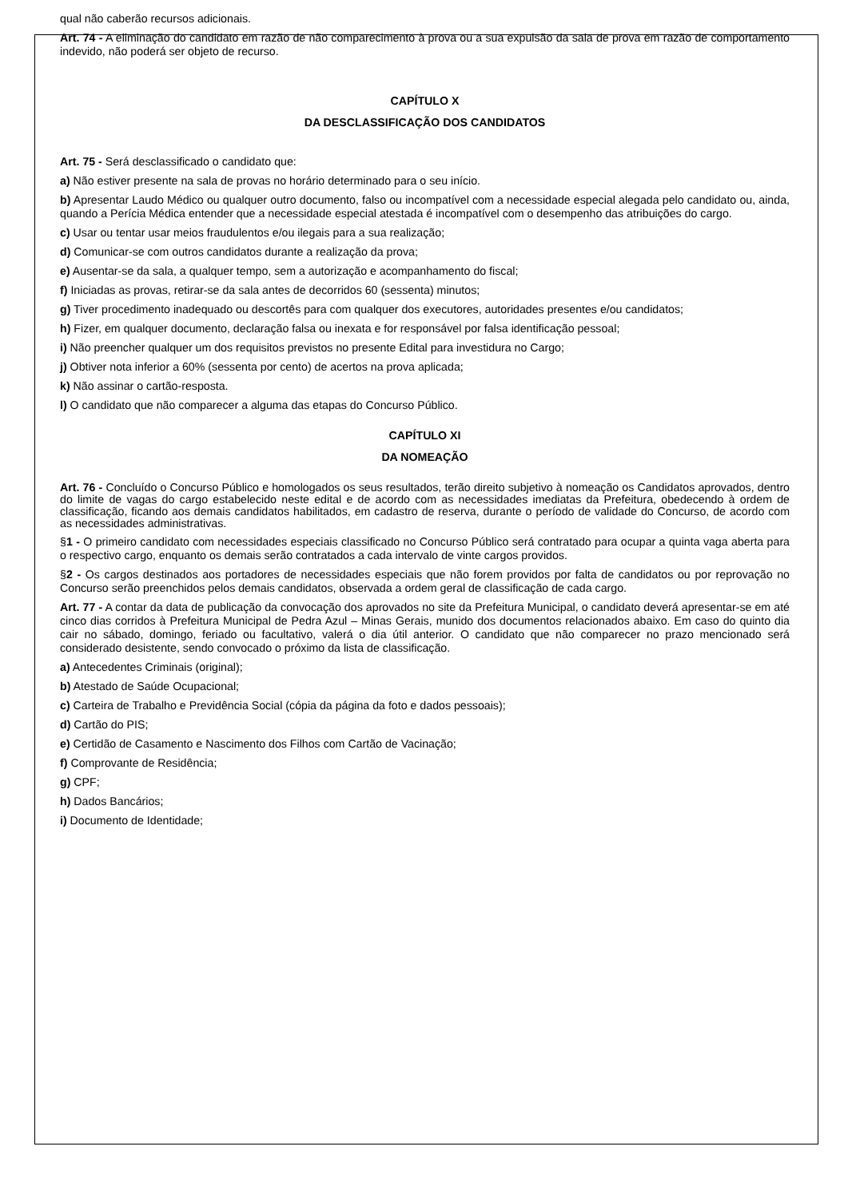qual não caberão recursos adicionais.
Art. 74 - A eliminação do candidato em razão de não comparecimento à prova ou a sua expulsão da sala de prova em razão de comportamento indevido, não poderá ser objeto de recurso.
CAPÍTULO X
DA DESCLASSIFICAÇÃO DOS CANDIDATOS
Art. 75 - Será desclassificado o candidato que:
a) Não estiver presente na sala de provas no horário determinado para o seu início.
b) Apresentar Laudo Médico ou qualquer outro documento, falso ou incompatível com a necessidade especial alegada pelo candidato ou, ainda, quando a Perícia Médica entender que a necessidade especial atestada é incompatível com o desempenho das atribuições do cargo.
c) Usar ou tentar usar meios fraudulentos e/ou ilegais para a sua realização;
d) Comunicar-se com outros candidatos durante a realização da prova;
e) Ausentar-se da sala, a qualquer tempo, sem a autorização e acompanhamento do fiscal;
f) Iniciadas as provas, retirar-se da sala antes de decorridos 60 (sessenta) minutos;
g) Tiver procedimento inadequado ou descortês para com qualquer dos executores, autoridades presentes e/ou candidatos;
h) Fizer, em qualquer documento, declaração falsa ou inexata e for responsável por falsa identificação pessoal;
i) Não preencher qualquer um dos requisitos previstos no presente Edital para investidura no Cargo;
j) Obtiver nota inferior a 60% (sessenta por cento) de acertos na prova aplicada;
k) Não assinar o cartão-resposta.
l) O candidato que não comparecer a alguma das etapas do Concurso Público.
CAPÍTULO XI
DA NOMEAÇÃO
Art. 76 - Concluído o Concurso Público e homologados os seus resultados, terão direito subjetivo à nomeação os Candidatos aprovados, dentro do limite de vagas do cargo estabelecido neste edital e de acordo com as necessidades imediatas da Prefeitura, obedecendo à ordem de classificação, ficando aos demais candidatos habilitados, em cadastro de reserva, durante o período de validade do Concurso, de acordo com as necessidades administrativas.
§1 - O primeiro candidato com necessidades especiais classificado no Concurso Público será contratado para ocupar a quinta vaga aberta para o respectivo cargo, enquanto os demais serão contratados a cada intervalo de vinte cargos providos.
§2 - Os cargos destinados aos portadores de necessidades especiais que não forem providos por falta de candidatos ou por reprovação no Concurso serão preenchidos pelos demais candidatos, observada a ordem geral de classificação de cada cargo.
Art. 77 - A contar da data de publicação da convocação dos aprovados no site da Prefeitura Municipal, o candidato deverá apresentar-se em até cinco dias corridos à Prefeitura Municipal de Pedra Azul – Minas Gerais, munido dos documentos relacionados abaixo. Em caso do quinto dia cair no sábado, domingo, feriado ou facultativo, valerá o dia útil anterior. O candidato que não comparecer no prazo mencionado será considerado desistente, sendo convocado o próximo da lista de classificação.
a) Antecedentes Criminais (original);
b) Atestado de Saúde Ocupacional;
c) Carteira de Trabalho e Previdência Social (cópia da página da foto e dados pessoais);
d) Cartão do PIS;
e) Certidão de Casamento e Nascimento dos Filhos com Cartão de Vacinação;
f) Comprovante de Residência;
g) CPF;
h) Dados Bancários;
i) Documento de Identidade;